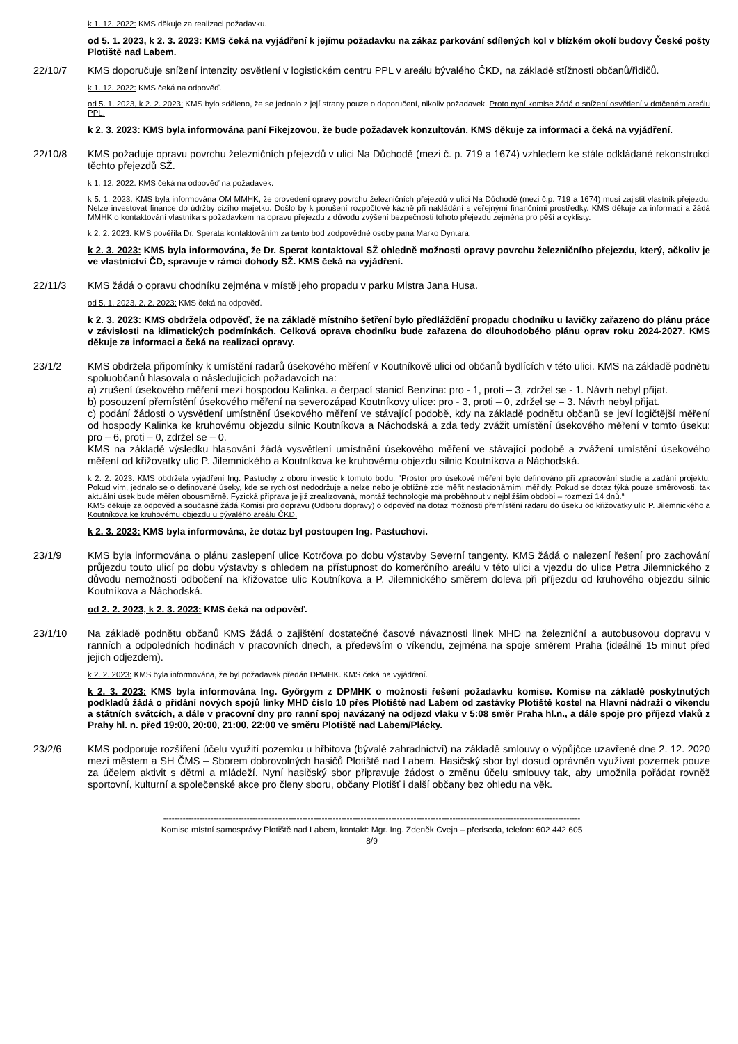k 1. 12. 2022: KMS děkuje za realizaci požadavku.
od 5. 1. 2023, k 2. 3. 2023: KMS čeká na vyjádření k jejímu požadavku na zákaz parkování sdílených kol v blízkém okolí budovy České pošty Plotiště nad Labem.
22/10/7 KMS doporučuje snížení intenzity osvětlení v logistickém centru PPL v areálu bývalého ČKD, na základě stížnosti občanů/řidičů.
k 1. 12. 2022: KMS čeká na odpověď.
od 5. 1. 2023, k 2. 2. 2023: KMS bylo sděleno, že se jednalo z její strany pouze o doporučení, nikoliv požadavek. Proto nyní komise žádá o snížení osvětlení v dotčeném areálu PPL.
k 2. 3. 2023: KMS byla informována paní Fikejzovou, že bude požadavek konzultován. KMS děkuje za informaci a čeká na vyjádření.
22/10/8 KMS požaduje opravu povrchu železničních přejezdů v ulici Na Důchodě (mezi č. p. 719 a 1674) vzhledem ke stále odkládané rekonstrukci těchto přejezdů SŽ.
k 1. 12. 2022: KMS čeká na odpověď na požadavek.
k 5. 1. 2023: KMS byla informována OM MMHK, že provedení opravy povrchu železničních přejezdů v ulici Na Důchodě (mezi č.p. 719 a 1674) musí zajistit vlastník přejezdu. Nelze investovat finance do údržby cizího majetku. Došlo by k porušení rozpočtové kázně při nakládání s veřejnými finančními prostředky. KMS děkuje za informaci a žádá MMHK o kontaktování vlastníka s požadavkem na opravu přejezdu z důvodu zvýšení bezpečnosti tohoto přejezdu zejména pro pěší a cyklisty.
k 2. 2. 2023: KMS pověřila Dr. Sperata kontaktováním za tento bod zodpovědné osoby pana Marko Dyntara.
k 2. 3. 2023: KMS byla informována, že Dr. Sperat kontaktoval SŽ ohledně možnosti opravy povrchu železničního přejezdu, který, ačkoliv je ve vlastnictví ČD, spravuje v rámci dohody SŽ. KMS čeká na vyjádření.
22/11/3 KMS žádá o opravu chodníku zejména v místě jeho propadu v parku Mistra Jana Husa.
od 5. 1. 2023, 2. 2. 2023: KMS čeká na odpověď.
k 2. 3. 2023: KMS obdržela odpověď, že na základě místního šetření bylo předláždění propadu chodníku u lavičky zařazeno do plánu práce v závislosti na klimatických podmínkách. Celková oprava chodníku bude zařazena do dlouhodobého plánu oprav roku 2024-2027. KMS děkuje za informaci a čeká na realizaci opravy.
23/1/2 KMS obdržela připomínky k umístění radarů úsekového měření v Koutníkově ulici od občanů bydlících v této ulici. KMS na základě podnětu spoluobčanů hlasovala o následujících požadavcích na:
a) zrušení úsekového měření mezi hospodou Kalinka. a čerpací stanicí Benzina: pro - 1, proti – 3, zdržel se - 1. Návrh nebyl přijat.
b) posouzení přemístění úsekového měření na severozápad Koutníkovy ulice: pro - 3, proti – 0, zdržel se – 3. Návrh nebyl přijat.
c) podání žádosti o vysvětlení umístnění úsekového měření ve stávající podobě, kdy na základě podnětu občanů se jeví logičtější měření od hospody Kalinka ke kruhovému objezdu silnic Koutníkova a Náchodská a zda tedy zvážit umístění úsekového měření v tomto úseku: pro – 6, proti – 0, zdržel se – 0.
KMS na základě výsledku hlasování žádá vysvětlení umístnění úsekového měření ve stávající podobě a zvážení umístění úsekového měření od křižovatky ulic P. Jilemnického a Koutníkova ke kruhovému objezdu silnic Koutníkova a Náchodská.
k 2. 2. 2023: KMS obdržela vyjádření Ing. Pastuchy z oboru investic k tomuto bodu: "Prostor pro úsekové měření bylo definováno při zpracování studie a zadání projektu. Pokud vím, jednalo se o definované úseky, kde se rychlost nedodržuje a nelze nebo je obtížné zde měřit nestacionárními měřidly. Pokud se dotaz týká pouze směrovosti, tak aktuální úsek bude měřen obousměrně. Fyzická příprava je již zrealizovaná, montáž technologie má proběhnout v nejbližším období – rozmezí 14 dnů.“
KMS děkuje za odpověď a současně žádá Komisi pro dopravu (Odboru dopravy) o odpověď na dotaz možnosti přemístění radaru do úseku od křižovatky ulic P. Jilemnického a Koutníkova ke kruhovému objezdu u bývalého areálu ČKD.
k 2. 3. 2023: KMS byla informována, že dotaz byl postoupen Ing. Pastuchovi.
23/1/9 KMS byla informována o plánu zaslepení ulice Kotrčova po dobu výstavby Severní tangenty. KMS žádá o nalezení řešení pro zachování průjezdu touto ulicí po dobu výstavby s ohledem na přístupnost do komerčního areálu v této ulici a vjezdu do ulice Petra Jilemnického z důvodu nemožnosti odbočení na křižovatce ulic Koutníkova a P. Jilemnického směrem doleva při příjezdu od kruhového objezdu silnic Koutníkova a Náchodská.
od 2. 2. 2023, k 2. 3. 2023: KMS čeká na odpověď.
23/1/10 Na základě podnětu občanů KMS žádá o zajištění dostatečné časové návaznosti linek MHD na železniční a autobusovou dopravu v ranních a odpoledních hodinách v pracovních dnech, a především o víkendu, zejména na spoje směrem Praha (ideálně 15 minut před jejich odjezdem).
k 2. 2. 2023: KMS byla informována, že byl požadavek předán DPMHK. KMS čeká na vyjádření.
k 2. 3. 2023: KMS byla informována Ing. Győrgym z DPMHK o možnosti řešení požadavku komise. Komise na základě poskytnutých podkladů žádá o přidání nových spojů linky MHD číslo 10 přes Plotiště nad Labem od zastávky Plotiště kostel na Hlavní nádraží o víkendu a státních svátcích, a dále v pracovní dny pro ranní spoj navázaný na odjezd vlaku v 5:08 směr Praha hl.n., a dále spoje pro příjezd vlaků z Prahy hl. n. před 19:00, 20:00, 21:00, 22:00 ve směru Plotiště nad Labem/Plácky.
23/2/6 KMS podporuje rozšíření účelu využití pozemku u hřbitova (bývalé zahradnictví) na základě smlouvy o výpůjčce uzavřené dne 2. 12. 2020 mezi městem a SH ČMS – Sborem dobrovolných hasičů Plotiště nad Labem. Hasičský sbor byl dosud oprávněn využívat pozemek pouze za účelem aktivit s dětmi a mládeží. Nyní hasičský sbor připravuje žádost o změnu účelu smlouvy tak, aby umožnila pořádat rovněž sportovní, kulturní a společenské akce pro členy sboru, občany Plotišť i další občany bez ohledu na věk.
------------------------------------------------------------------------------------------------------------------------------------------------------
Komise místní samosprávy Plotiště nad Labem, kontakt: Mgr. Ing. Zdeněk Cvejn – předseda, telefon: 602 442 605
8/9